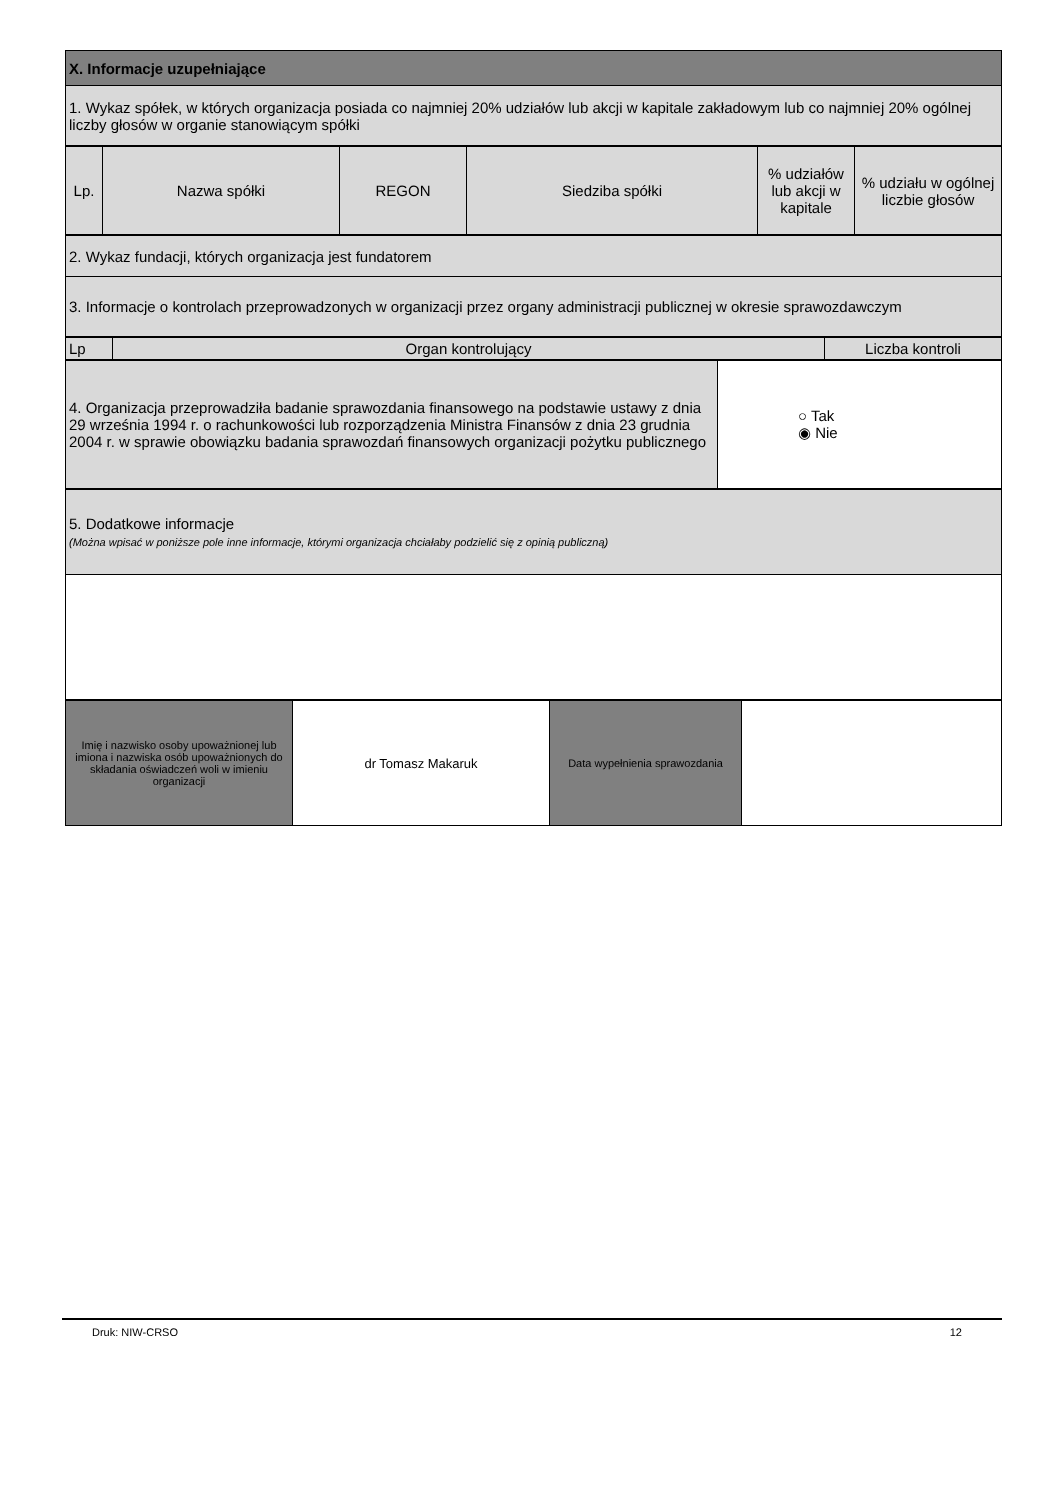| X. Informacje uzupełniające |
| 1. Wykaz spółek, w których organizacja posiada co najmniej 20% udziałów lub akcji w kapitale zakładowym lub co najmniej 20% ogólnej liczby głosów w organie stanowiącym spółki |
| Lp. | Nazwa spółki | REGON | Siedziba spółki | % udziałów lub akcji w kapitale | % udziału w ogólnej liczbie głosów |
| --- | --- | --- | --- | --- | --- |
| 2. Wykaz fundacji, których organizacja jest fundatorem |
| 3. Informacje o kontrolach przeprowadzonych w organizacji przez organy administracji publicznej w okresie sprawozdawczym |
| Lp | Organ kontrolujący | Liczba kontroli |
| --- | --- | --- |
| 4. Organizacja przeprowadziła badanie sprawozdania finansowego na podstawie ustawy z dnia 29 września 1994 r. o rachunkowości lub rozporządzenia Ministra Finansów z dnia 23 grudnia 2004 r. w sprawie obowiązku badania sprawozdań finansowych organizacji pożytku publicznego | ○ Tak ◉ Nie |
| 5. Dodatkowe informacje (Można wpisać w poniższe pole inne informacje, którymi organizacja chciałaby podzielić się z opinią publiczną) |
| Imię i nazwisko osoby upoważnionej lub imiona i nazwiska osób upoważnionych do składania oświadczeń woli w imieniu organizacji | dr Tomasz Makaruk | Data wypełnienia sprawozdania | |
Druk: NIW-CRSO 12